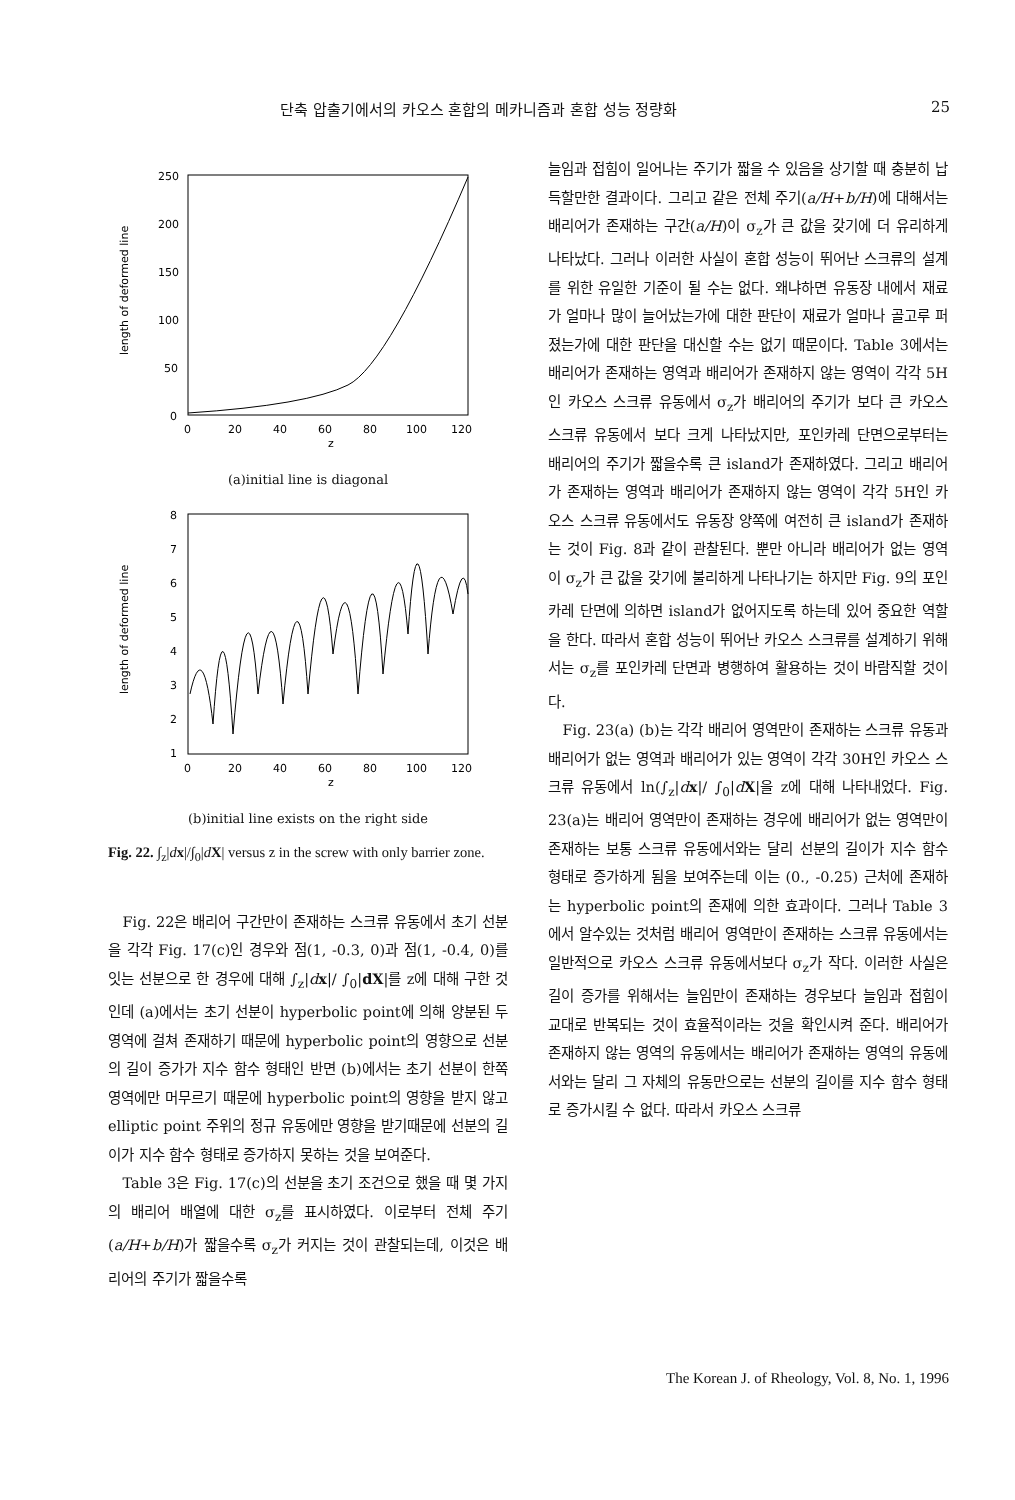단축 압출기에서의 카오스 혼합의 메카니즘과 혼합 성능 정량화 25
250
200
150
100
50
0
0
20
40
60
80
100
120
z
length of deformed line
(a)initial line is diagonal
8
7
6
5
4
3
2
1
0
20
40
60
80
100
120
z
length of deformed line
(b)initial line exists on the right side
Fig. 22. ∫<sub>z</sub>|dx|/∫<sub>0</sub>|dX| versus z in the screw with only barrier zone.
Fig. 22은 배리어 구간만이 존재하는 스크류 유동에서 초기 선분을 각각 Fig. 17(c)인 경우와 점(1, -0.3, 0)과 점(1, -0.4, 0)를 잇는 선분으로 한 경우에 대해 ∫<sub>z</sub>|dx|/ ∫<sub>0</sub>|dX|를 z에 대해 구한 것인데 (a)에서는 초기 선분이 hyperbolic point에 의해 양분된 두영역에 걸쳐 존재하기 때문에 hyperbolic point의 영향으로 선분의 길이 증가가 지수 함수 형태인 반면 (b)에서는 초기 선분이 한쪽 영역에만 머무르기 때문에 hyperbolic point의 영향을 받지 않고 elliptic point 주위의 정규 유동에만 영향을 받기때문에 선분의 길이가 지수 함수 형태로 증가하지 못하는 것을 보여준다.
Table 3은 Fig. 17(c)의 선분을 초기 조건으로 했을 때 몇 가지의 배리어 배열에 대한 σ<sub>z</sub>를 표시하였다. 이로부터 전체 주기(a/H+b/H)가 짧을수록 σ<sub>z</sub>가 커지는 것이 관찰되는데, 이것은 배리어의 주기가 짧을수록
늘임과 접힘이 일어나는 주기가 짧을 수 있음을 상기할 때 충분히 납득할만한 결과이다. 그리고 같은 전체 주기(a/H+b/H)에 대해서는 배리어가 존재하는 구간(a/H)이 σ<sub>z</sub>가 큰 값을 갖기에 더 유리하게 나타났다. 그러나 이러한 사실이 혼합 성능이 뛰어난 스크류의 설계를 위한 유일한 기준이 될 수는 없다. 왜냐하면 유동장 내에서 재료가 얼마나 많이 늘어났는가에 대한 판단이 재료가 얼마나 골고루 퍼졌는가에 대한 판단을 대신할 수는 없기 때문이다. Table 3에서는 배리어가 존재하는 영역과 배리어가 존재하지 않는 영역이 각각 5H인 카오스 스크류 유동에서 σ<sub>z</sub>가 배리어의 주기가 보다 큰 카오스 스크류 유동에서 보다 크게 나타났지만, 포인카레 단면으로부터는 배리어의 주기가 짧을수록 큰 island가 존재하였다. 그리고 배리어가 존재하는 영역과 배리어가 존재하지 않는 영역이 각각 5H인 카오스 스크류 유동에서도 유동장 양쪽에 여전히 큰 island가 존재하는 것이 Fig. 8과 같이 관찰된다. 뿐만 아니라 배리어가 없는 영역이 σ<sub>z</sub>가 큰 값을 갖기에 불리하게 나타나기는 하지만 Fig. 9의 포인카레 단면에 의하면 island가 없어지도록 하는데 있어 중요한 역할을 한다. 따라서 혼합 성능이 뛰어난 카오스 스크류를 설계하기 위해서는 σ<sub>z</sub>를 포인카레 단면과 병행하여 활용하는 것이 바람직할 것이다.
Fig. 23(a) (b)는 각각 배리어 영역만이 존재하는 스크류 유동과 배리어가 없는 영역과 배리어가 있는 영역이 각각 30H인 카오스 스크류 유동에서 ln(∫<sub>z</sub>|dx|/ ∫<sub>0</sub>|dX|을 z에 대해 나타내었다. Fig. 23(a)는 배리어 영역만이 존재하는 경우에 배리어가 없는 영역만이 존재하는 보통 스크류 유동에서와는 달리 선분의 길이가 지수 함수 형태로 증가하게 됨을 보여주는데 이는 (0., -0.25) 근처에 존재하는 hyperbolic point의 존재에 의한 효과이다. 그러나 Table 3에서 알수있는 것처럼 배리어 영역만이 존재하는 스크류 유동에서는 일반적으로 카오스 스크류 유동에서보다 σ<sub>z</sub>가 작다. 이러한 사실은 길이 증가를 위해서는 늘임만이 존재하는 경우보다 늘임과 접힘이 교대로 반복되는 것이 효율적이라는 것을 확인시켜 준다. 배리어가 존재하지 않는 영역의 유동에서는 배리어가 존재하는 영역의 유동에서와는 달리 그 자체의 유동만으로는 선분의 길이를 지수 함수 형태로 증가시킬 수 없다. 따라서 카오스 스크류
The Korean J. of Rheology, Vol. 8, No. 1, 1996